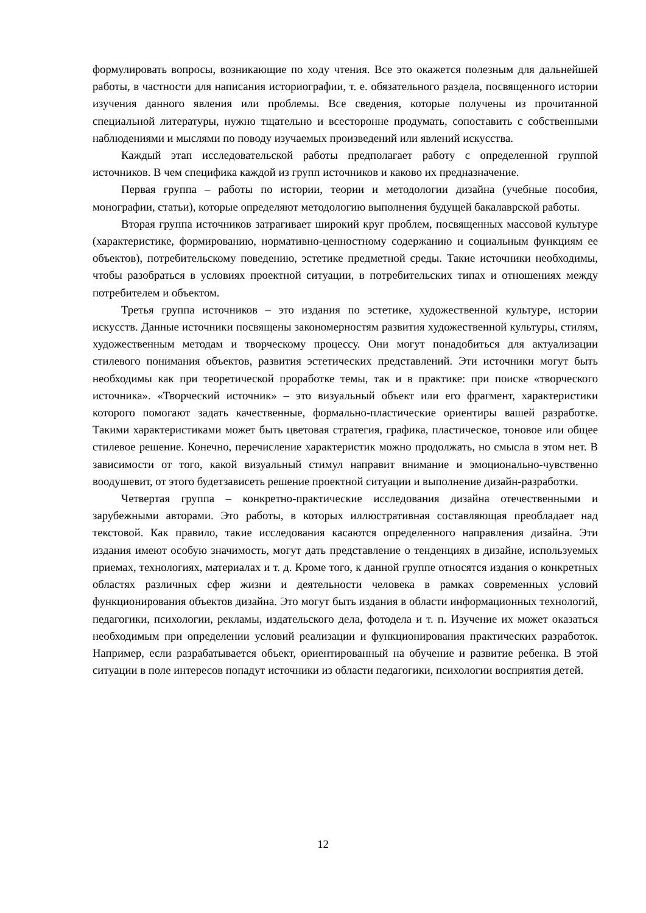формулировать вопросы, возникающие по ходу чтения. Все это окажется полезным для дальнейшей работы, в частности для написания историографии, т. е. обязательного раздела, посвященного истории изучения данного явления или проблемы. Все сведения, которые получены из прочитанной специальной литературы, нужно тщательно и всесторонне продумать, сопоставить с собственными наблюдениями и мыслями по поводу изучаемых произведений или явлений искусства.
Каждый этап исследовательской работы предполагает работу с определенной группой источников. В чем специфика каждой из групп источников и каково их предназначение.
Первая группа – работы по истории, теории и методологии дизайна (учебные пособия, монографии, статьи), которые определяют методологию выполнения будущей бакалаврской работы.
Вторая группа источников затрагивает широкий круг проблем, посвященных массовой культуре (характеристике, формированию, нормативно-ценностному содержанию и социальным функциям ее объектов), потребительскому поведению, эстетике предметной среды. Такие источники необходимы, чтобы разобраться в условиях проектной ситуации, в потребительских типах и отношениях между потребителем и объектом.
Третья группа источников – это издания по эстетике, художественной культуре, истории искусств. Данные источники посвящены закономерностям развития художественной культуры, стилям, художественным методам и творческому процессу. Они могут понадобиться для актуализации стилевого понимания объектов, развития эстетических представлений. Эти источники могут быть необходимы как при теоретической проработке темы, так и в практике: при поиске «творческого источника». «Творческий источник» – это визуальный объект или его фрагмент, характеристики которого помогают задать качественные, формально-пластические ориентиры вашей разработке. Такими характеристиками может быть цветовая стратегия, графика, пластическое, тоновое или общее стилевое решение. Конечно, перечисление характеристик можно продолжать, но смысла в этом нет. В зависимости от того, какой визуальный стимул направит внимание и эмоционально-чувственно воодушевит, от этого будетзависеть решение проектной ситуации и выполнение дизайн-разработки.
Четвертая группа – конкретно-практические исследования дизайна отечественными и зарубежными авторами. Это работы, в которых иллюстративная составляющая преобладает над текстовой. Как правило, такие исследования касаются определенного направления дизайна. Эти издания имеют особую значимость, могут дать представление о тенденциях в дизайне, используемых приемах, технологиях, материалах и т. д. Кроме того, к данной группе относятся издания о конкретных областях различных сфер жизни и деятельности человека в рамках современных условий функционирования объектов дизайна. Это могут быть издания в области информационных технологий, педагогики, психологии, рекламы, издательского дела, фотодела и т. п. Изучение их может оказаться необходимым при определении условий реализации и функционирования практических разработок. Например, если разрабатывается объект, ориентированный на обучение и развитие ребенка. В этой ситуации в поле интересов попадут источники из области педагогики, психологии восприятия детей.
12